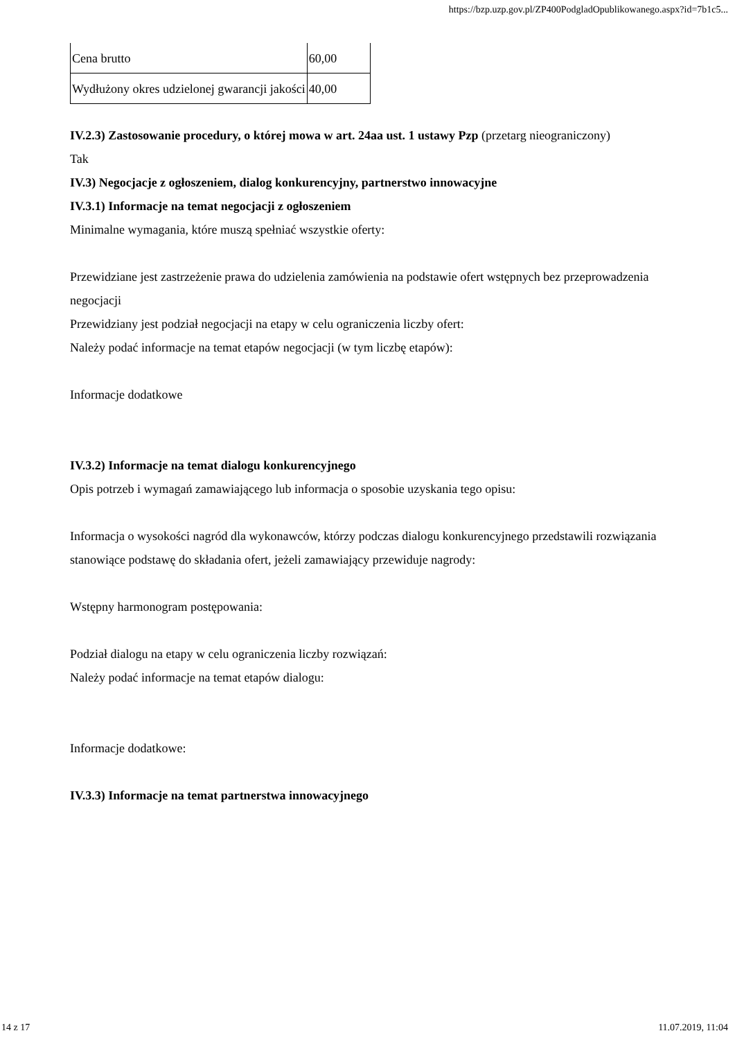https://bzp.uzp.gov.pl/ZP400PodgladOpublikowanego.aspx?id=7b1c5...
| Cena brutto | 60,00 |
| Wydłużony okres udzielonej gwarancji jakości | 40,00 |
IV.2.3) Zastosowanie procedury, o której mowa w art. 24aa ust. 1 ustawy Pzp (przetarg nieograniczony)
Tak
IV.3) Negocjacje z ogłoszeniem, dialog konkurencyjny, partnerstwo innowacyjne
IV.3.1) Informacje na temat negocjacji z ogłoszeniem
Minimalne wymagania, które muszą spełniać wszystkie oferty:
Przewidziane jest zastrzeżenie prawa do udzielenia zamówienia na podstawie ofert wstępnych bez przeprowadzenia negocjacji
Przewidziany jest podział negocjacji na etapy w celu ograniczenia liczby ofert:
Należy podać informacje na temat etapów negocjacji (w tym liczbę etapów):
Informacje dodatkowe
IV.3.2) Informacje na temat dialogu konkurencyjnego
Opis potrzeb i wymagań zamawiającego lub informacja o sposobie uzyskania tego opisu:
Informacja o wysokości nagród dla wykonawców, którzy podczas dialogu konkurencyjnego przedstawili rozwiązania stanowiące podstawę do składania ofert, jeżeli zamawiający przewiduje nagrody:
Wstępny harmonogram postępowania:
Podział dialogu na etapy w celu ograniczenia liczby rozwiązań:
Należy podać informacje na temat etapów dialogu:
Informacje dodatkowe:
IV.3.3) Informacje na temat partnerstwa innowacyjnego
14 z 17 11.07.2019, 11:04